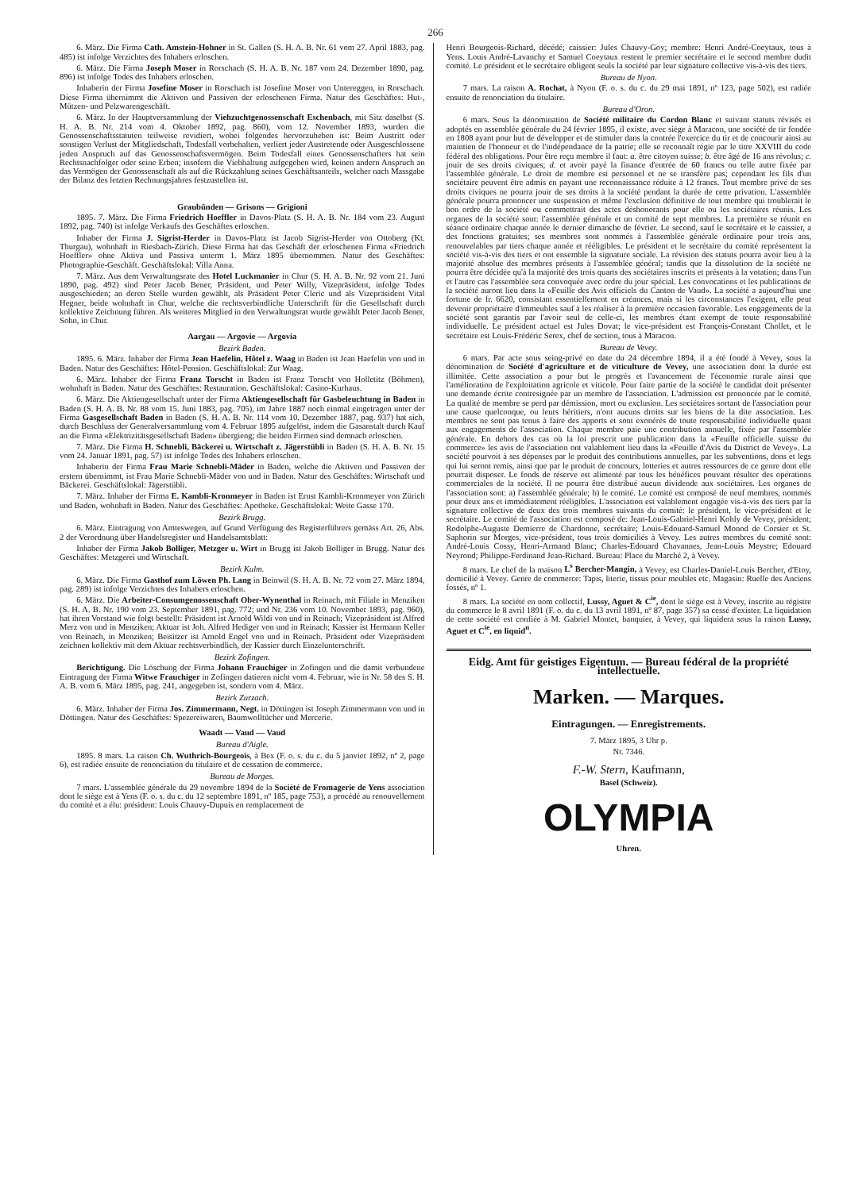266
6. März. Die Firma Cath. Amstein-Hohner in St. Gallen (S. H. A. B. Nr. 61 vom 27. April 1883, pag. 485) ist infolge Verzichtes des Inhabers erloschen.
6. März. Die Firma Joseph Moser in Rorschach (S. H. A. B. Nr. 187 vom 24. Dezember 1890, pag. 896) ist infolge Todes des Inhabers erloschen.
Inhaberin der Firma Josefine Moser in Rorschach ist Josefine Moser von Untereggen, in Rorschach. Diese Firma übernimmt die Aktiven und Passiven der erloschenen Firma. Natur des Geschäftes: Hut-, Mützen- und Pelzwarengeschäft.
6. März. In der Hauptversammlung der Viehzuchtgenossenschaft Eschenbach, mit Sitz daselbst (S. H. A. B. Nr. 214 vom 4. Oktober 1892, pag. 860), vom 12. November 1893, wurden die Genossenschaftsstatuten teilweise revidiert, wobei folgendes hervorzuheben ist: Beim Austritt oder sonstigen Verlust der Mitgliedschaft, Todesfall vorbehalten, verliert jeder Austretende oder Ausgeschlossene jeden Anspruch auf das Genossenschaftsvermögen. Beim Todesfall eines Genossenschafters hat sein Rechtsnachfolger oder seine Erben; insofern die Viehhaltung aufgegeben wird, keinen andern Anspruch an das Vermögen der Genossenschaft als auf die Rückzahlung seines Geschäftsanteils, welcher nach Massgabe der Bilanz des letzten Rechnungsjahres festzustellen ist.
Graubünden — Grisons — Grigioni
1895. 7. März. Die Firma Friedrich Hoeffler in Davos-Platz (S. H. A. B. Nr. 184 vom 23. August 1892, pag. 740) ist infolge Verkaufs des Geschäftes erloschen.
Inhaber der Firma J. Sigrist-Herder in Davos-Platz ist Jacob Sigrist-Herder von Ottoberg (Kt. Thurgau), wohnhaft in Riesbach-Zürich. Diese Firma hat das Geschäft der erloschenen Firma «Friedrich Hoeffler» ohne Aktiva und Passiva unterm 1. März 1895 übernommen. Natur des Geschäftes: Photographie-Geschäft. Geschäftslokal: Villa Anna.
7. März. Aus dem Verwaltungsrate des Hotel Luckmanier in Chur (S. H. A. B. Nr. 92 vom 21. Juni 1890, pag. 492) sind Peter Jacob Bener, Präsident, und Peter Willy, Vizepräsident, infolge Todes ausgeschieden; an deren Stelle wurden gewählt, als Präsident Peter Cleric und als Vizepräsident Vital Hegner, beide wohnhaft in Chur, welche die rechtsverbindliche Unterschrift für die Gesellschaft durch kollektive Zeichnung führen. Als weiteres Mitglied in den Verwaltungsrat wurde gewählt Peter Jacob Bener, Sohn, in Chur.
Aargau — Argovie — Argovia
Bezirk Baden.
1895. 6. März. Inhaber der Firma Jean Haefelin, Hôtel z. Waag in Baden ist Jean Haefelin von und in Baden. Natur des Geschäftes: Hôtel-Pension. Geschäftslokal: Zur Waag.
6. März. Inhaber der Firma Franz Torscht in Baden ist Franz Torscht von Holletitz (Böhmen), wohnhaft in Baden. Natur des Geschäftes: Restauration. Geschäftslokal: Casino-Kurhaus.
6. März. Die Aktiengesellschaft unter der Firma Aktiengesellschaft für Gasbeleuchtung in Baden in Baden (S. H. A. B. Nr. 88 vom 15. Juni 1883, pag. 705), im Jahre 1887 noch einmal eingetragen unter der Firma Gasgesellschaft Baden in Baden (S. H. A. B. Nr. 114 vom 10. Dezember 1887, pag. 937) hat sich, durch Beschluss der Generalversammlung vom 4. Februar 1895 aufgelöst, indem die Gasanstalt durch Kauf an die Firma «Elektrizitätsgesellschaft Baden» übergieng; die beiden Firmen sind demnach erloschen.
7. März. Die Firma H. Schnebli, Bäckerei u. Wirtschaft z. Jägerstübli in Baden (S. H. A. B. Nr. 15 vom 24. Januar 1891, pag. 57) ist infolge Todes des Inhabers erloschen.
Inhaberin der Firma Frau Marie Schnebli-Mäder in Baden, welche die Aktiven und Passiven der erstern übernimmt, ist Frau Marie Schnebli-Mäder von und in Baden. Natur des Geschäftes: Wirtschaft und Bäckerei. Geschäftslokal: Jägerstübli.
7. März. Inhaber der Firma E. Kambli-Kronmeyer in Baden ist Ernst Kambli-Kronmeyer von Zürich und Baden, wohnhaft in Baden. Natur des Geschäftes: Apotheke. Geschäftslokal: Weite Gasse 170.
Bezirk Brugg.
6. März. Eintragung von Amteswegen, auf Grund Verfügung des Registerführers gemäss Art. 26, Abs. 2 der Verordnung über Handelsregister und Handelsamtsblatt:
Inhaber der Firma Jakob Bolliger, Metzger u. Wirt in Brugg ist Jakob Bolliger in Brugg. Natur des Geschäftes: Metzgerei und Wirtschaft.
Bezirk Kulm.
6. März. Die Firma Gasthof zum Löwen Ph. Lang in Beinwil (S. H. A. B. Nr. 72 vom 27. März 1894, pag. 289) ist infolge Verzichtes des Inhabers erloschen.
6. März. Die Arbeiter-Consumgenossenschaft Ober-Wynenthal in Reinach, mit Filiale in Menziken (S. H. A. B. Nr. 190 vom 23. September 1891, pag. 772; und Nr. 236 vom 10. November 1893, pag. 960), hat ihren Vorstand wie folgt bestellt: Präsident ist Arnold Wildi von und in Reinach; Vizepräsident ist Alfred Merz von und in Menziken; Aktuar ist Joh. Alfred Hediger von und in Reinach; Kassier ist Hermann Keller von Reinach, in Menziken; Beisitzer ist Arnold Engel von und in Reinach. Präsident oder Vizepräsident zeichnen kollektiv mit dem Aktuar rechtsverbindlich, der Kassier durch Einzelunterschrift.
Bezirk Zofingen.
Berichtigung. Die Löschung der Firma Johann Frauchiger in Zofingen und die damit verbundene Eintragung der Firma Witwe Frauchiger in Zofingen datieren nicht vom 4. Februar, wie in Nr. 58 des S. H. A. B. vom 6. März 1895, pag. 241, angegeben ist, sondern vom 4. März.
Bezirk Zurzach.
6. März. Inhaber der Firma Jos. Zimmermann, Negt. in Döttingen ist Joseph Zimmermann von und in Döttingen. Natur des Geschäftes: Spezereiwaren, Baumwolltücher und Mercerie.
Waadt — Vaud — Vaud
Bureau d'Aigle.
1895. 8 mars. La raison Ch. Wuthrich-Bourgeois, à Bex (F. o. s. du c. du 5 janvier 1892, nº 2, page 6), est radiée ensuite de renonciation du titulaire et de cessation de commerce.
Bureau de Morges.
7 mars. L'assemblée générale du 29 novembre 1894 de la Société de Fromagerie de Yens association dont le siège est à Yens (F. o. s. du c. du 12 septembre 1891, nº 185, page 753), a procédé au renouvellement du comité et a élu: président: Louis Chauvy-Dupuis en remplacement de
Henri Bourgeois-Richard, décédé; caissier: Jules Chauvy-Goy; membre: Henri André-Coeytaux, tous à Yens. Louis André-Lavanchy et Samuel Coeytaux restent le premier secrétaire et le second membre dudit comité. Le président et le secrétaire obligent seuls la société par leur signature collective vis-à-vis des tiers.
Bureau de Nyon.
7 mars. La raison A. Rochat, à Nyon (F. o. s. du c. du 29 mai 1891, nº 123, page 502), est radiée ensuite de renonciation du titulaire.
Bureau d'Oron.
6 mars. Sous la dénomination de Société militaire du Cordon Blanc et suivant statuts révisés et adoptés en assemblée générale du 24 février 1895, il existe, avec siège à Maracon, une société de tir fondée en 1808 ayant pour but de développer et de stimuler dans la contrée l'exercice du tir et de concourir ainsi au maintien de l'honneur et de l'indépendance de la patrie; elle se reconnaît régie par le titre XXVIII du code fédéral des obligations. Pour être reçu membre il faut: a. être citoyen suisse; b. être âgé de 16 ans révolus; c. jouir de ses droits civiques; d. et avoir payé la finance d'entrée de 60 francs ou telle autre fixée par l'assemblée générale. Le droit de membre est personnel et ne se transfère pas; cependant les fils d'un sociétaire peuvent être admis en payant une reconnaissance réduite à 12 francs. Tout membre privé de ses droits civiques ne pourra jouir de ses droits à la société pendant la durée de cette privation. L'assemblée générale pourra prononcer une suspension et même l'exclusion définitive de tout membre qui troublerait le bon ordre de la société ou commettrait des actes déshonorants pour elle ou les sociétaires réunis. Les organes de la société sont: l'assemblée générale et un comité de sept membres. La première se réunit en séance ordinaire chaque année le dernier dimanche de février. Le second, sauf le secrétaire et le caissier, a des fonctions gratuites; ses membres sont nommés à l'assemblée générale ordinaire pour trois ans, renouvelables par tiers chaque année et rééligibles. Le président et le secrétaire du comité représentent la société vis-à-vis des tiers et ont ensemble la signature sociale. La révision des statuts pourra avoir lieu à la majorité absolue des membres présents à l'assemblée général; tandis que la dissolution de la société ne pourra être décidée qu'à la majorité des trois quarts des sociétaires inscrits et présents à la votation; dans l'un et l'autre cas l'assemblée sera convoquée avec ordre du jour spécial. Les convocations et les publications de la société auront lieu dans la «Feuille des Avis officiels du Canton de Vaud». La société a aujourd'hui une fortune de fr. 6620, consistant essentiellement en créances, mais si les circonstances l'exigent, elle peut devenir propriétaire d'immeubles sauf à les réaliser à la première occasion favorable. Les engagements de la société sont garantis par l'avoir seul de celle-ci, les membres étant exempt de toute responsabilité individuelle. Le président actuel est Jules Dovat; le vice-président est François-Constant Chollet, et le secrétaire est Louis-Frédéric Serex, chef de section, tous à Maracon.
Bureau de Vevey.
6 mars. Par acte sous seing-privé en date du 24 décembre 1894, il a été fondé à Vevey, sous la dénomination de Société d'agriculture et de viticulture de Vevey, une association dont la durée est illimitée. Cette association a pour but le progrès et l'avancement de l'économie rurale ainsi que l'amélioration de l'exploitation agricole et viticole. Pour faire partie de la société le candidat doit présenter une demande écrite contresignée par un membre de l'association. L'admission est prononcée par le comité. La qualité de membre se perd par démission, mort ou exclusion. Les sociétaires sortant de l'association pour une cause quelconque, ou leurs héritiers, n'ont aucuns droits sur les biens de la dite association. Les membres ne sont pas tenus à faire des apports et sont exonérés de toute responsabilité individuelle quant aux engagements de l'association. Chaque membre paie une contribution annuelle, fixée par l'assemblée générale. En dehors des cas où la loi prescrit une publication dans la «Feuille officielle suisse du commerce» les avis de l'association ont valablement lieu dans la «Feuille d'Avis du District de Vevey». La société pourvoit à ses dépenses par le produit des contributions annuelles, par les subventions, dons et legs qui lui seront remis, ainsi que par le produit de concours, lotteries et autres ressources de ce genre dont elle pourrait disposer. Le fonds de réserve est alimenté par tous les bénéfices pouvant résulter des opérations commerciales de la société. Il ne pourra être distribué aucun dividende aux sociétaires. Les organes de l'association sont: a) l'assemblée générale; b) le comité. Le comité est composé de neuf membres, nommés pour deux ans et immédiatement rééligibles. L'association est valablement engagée vis-à-vis des tiers par la signature collective de deux des trois membres suivants du comité: le président, le vice-président et le secrétaire. Le comité de l'association est composé de: Jean-Louis-Gabriel-Henri Kohly de Vevey, président; Rodolphe-Auguste Demierre de Chardonne, secrétaire; Louis-Edouard-Samuel Monod de Corsier et St. Saphorin sur Morges, vice-président, tous trois domiciliés à Vevey. Les autres membres du comité sont: André-Louis Cossy, Henri-Armand Blanc; Charles-Edouard Chavannes, Jean-Louis Meystre; Edouard Neyrond; Philippe-Ferdinand Jean-Richard. Bureau: Place du Marché 2, à Vevey.
8 mars. Le chef de la maison L<sup>s</sup> Bercher-Mangin, à Vevey, est Charles-Daniel-Louis Bercher, d'Etoy, domicilié à Vevey. Genre de commerce: Tapis, literie, tissus pour meubles etc. Magasin: Ruelle des Anciens fossés, nº 1.
8 mars. La société en nom collectif, Lussy, Aguet & C<sup>ie</sup>, dont le siège est à Vevey, inscrite au régistre du commerce le 8 avril 1891 (F. o. du c. du 13 avril 1891, nº 87, page 357) sa cessé d'exister. La liquidation de cette société est confiée à M. Gabriel Montet, banquier, à Vevey, qui liquidera sous la raison Lussy, Aguet et C<sup>ie</sup>, en liquid<sup>n</sup>.
Eidg. Amt für geistiges Eigentum. — Bureau fédéral de la propriété intellectuelle.
Marken. — Marques.
Eintragungen. — Enregistrements.
7. März 1895, 3 Uhr p.
Nr. 7346.
F.-W. Stern, Kaufmann,
Basel (Schweiz).
OLYMPIA
Uhren.